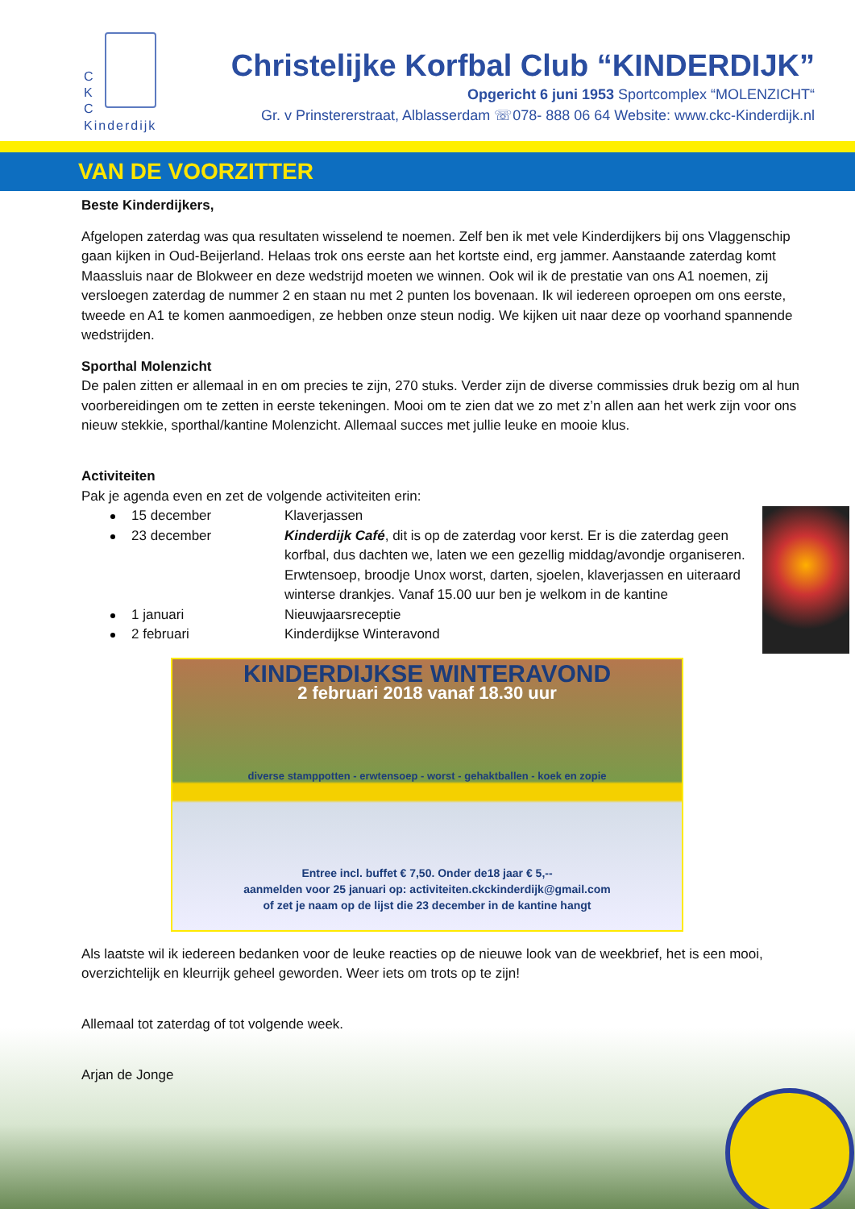C
K
C
Kinderdijk
Christelijke Korfbal Club “KINDERDIJK”
Opgericht 6 juni 1953 Sportcomplex “MOLENZICHT“
Gr. v Prinstererstraat, Alblasserdam ☏078- 888 06 64 Website: www.ckc-Kinderdijk.nl
VAN DE VOORZITTER
Beste Kinderdijkers,
Afgelopen zaterdag was qua resultaten wisselend te noemen. Zelf ben ik met vele Kinderdijkers bij ons Vlaggenschip gaan kijken in Oud-Beijerland. Helaas trok ons eerste aan het kortste eind, erg jammer. Aanstaande zaterdag komt Maassluis naar de Blokweer en deze wedstrijd moeten we winnen. Ook wil ik de prestatie van ons A1 noemen, zij versloegen zaterdag de nummer 2 en staan nu met 2 punten los bovenaan. Ik wil iedereen oproepen om ons eerste, tweede en A1 te komen aanmoedigen, ze hebben onze steun nodig. We kijken uit naar deze op voorhand spannende wedstrijden.
Sporthal Molenzicht
De palen zitten er allemaal in en om precies te zijn, 270 stuks. Verder zijn de diverse commissies druk bezig om al hun voorbereidingen om te zetten in eerste tekeningen. Mooi om te zien dat we zo met z’n allen aan het werk zijn voor ons nieuw stekkie, sporthal/kantine Molenzicht. Allemaal succes met jullie leuke en mooie klus.
Activiteiten
Pak je agenda even en zet de volgende activiteiten erin:
15 december Klaverjassen
23 december Kinderdijk Café, dit is op de zaterdag voor kerst. Er is die zaterdag geen korfbal, dus dachten we, laten we een gezellig middag/avondje organiseren. Erwtensoep, broodje Unox worst, darten, sjoelen, klaverjassen en uiteraard winterse drankjes. Vanaf 15.00 uur ben je welkom in de kantine
1 januari Nieuwjaarsreceptie
2 februari Kinderdijkse Winteravond
KINDERDIJKSE WINTERAVOND
2 februari 2018 vanaf 18.30 uur
diverse stamppotten - erwtensoep - worst - gehaktballen - koek en zopie
Entree incl. buffet € 7,50. Onder de18 jaar € 5,--
aanmelden voor 25 januari op: activiteiten.ckckinderdijk@gmail.com
of zet je naam op de lijst die 23 december in de kantine hangt
Als laatste wil ik iedereen bedanken voor de leuke reacties op de nieuwe look van de weekbrief, het is een mooi, overzichtelijk en kleurrijk geheel geworden. Weer iets om trots op te zijn!
Allemaal tot zaterdag of tot volgende week.
Arjan de Jonge